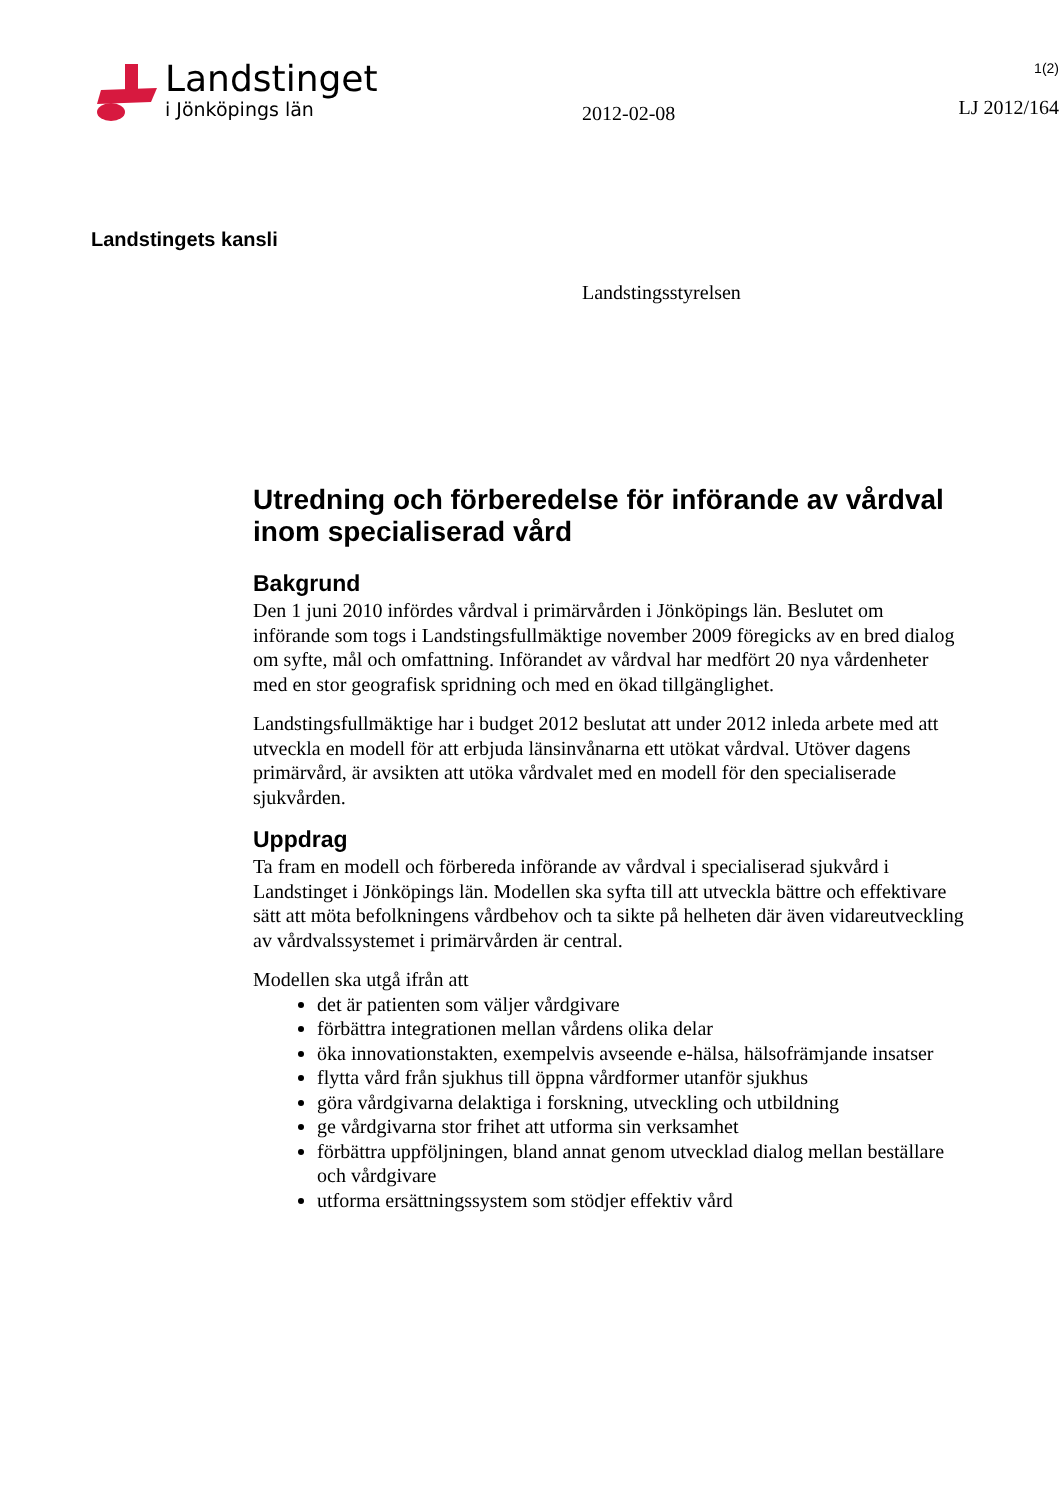Landstinget
i Jönköpings län
2012-02-08
1(2)
LJ 2012/164
Landstingets kansli
Landstingsstyrelsen
Utredning och förberedelse för införande av vårdval inom specialiserad vård
Bakgrund
Den 1 juni 2010 infördes vårdval i primärvården i Jönköpings län. Beslutet om införande som togs i Landstingsfullmäktige november 2009 föregicks av en bred dialog om syfte, mål och omfattning. Införandet av vårdval har medfört 20 nya vårdenheter med en stor geografisk spridning och med en ökad tillgänglighet.
Landstingsfullmäktige har i budget 2012 beslutat att under 2012 inleda arbete med att utveckla en modell för att erbjuda länsinvånarna ett utökat vårdval. Utöver dagens primärvård, är avsikten att utöka vårdvalet med en modell för den specialiserade sjukvården.
Uppdrag
Ta fram en modell och förbereda införande av vårdval i specialiserad sjukvård i Landstinget i Jönköpings län. Modellen ska syfta till att utveckla bättre och effektivare sätt att möta befolkningens vårdbehov och ta sikte på helheten där även vidareutveckling av vårdvalssystemet i primärvården är central.
Modellen ska utgå ifrån att
det är patienten som väljer vårdgivare
förbättra integrationen mellan vårdens olika delar
öka innovationstakten, exempelvis avseende e-hälsa, hälsofrämjande insatser
flytta vård från sjukhus till öppna vårdformer utanför sjukhus
göra vårdgivarna delaktiga i forskning, utveckling och utbildning
ge vårdgivarna stor frihet att utforma sin verksamhet
förbättra uppföljningen, bland annat genom utvecklad dialog mellan beställare och vårdgivare
utforma ersättningssystem som stödjer effektiv vård